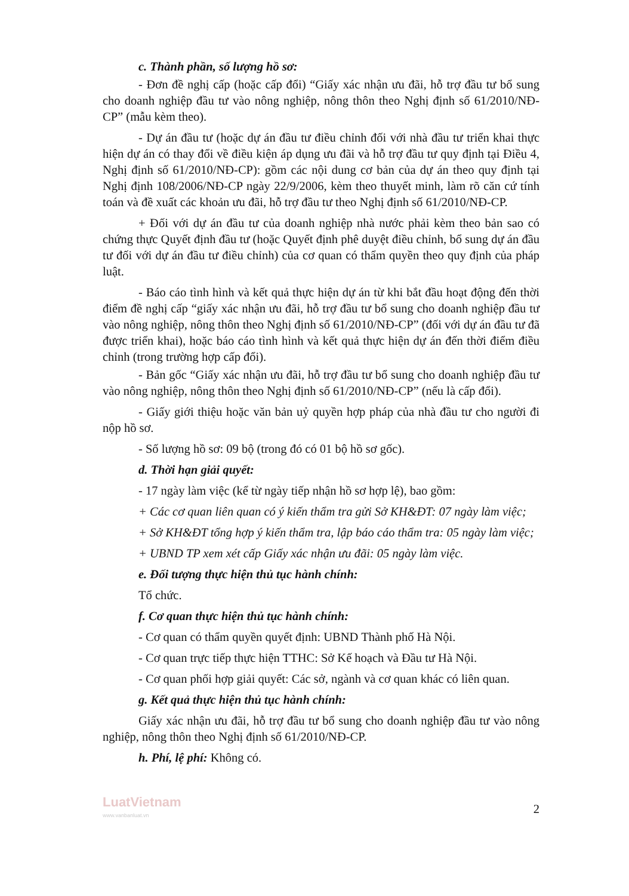c. Thành phần, số lượng hồ sơ:
- Đơn đề nghị cấp (hoặc cấp đổi) “Giấy xác nhận ưu đãi, hỗ trợ đầu tư bổ sung cho doanh nghiệp đầu tư vào nông nghiệp, nông thôn theo Nghị định số 61/2010/NĐ-CP” (mẫu kèm theo).
- Dự án đầu tư (hoặc dự án đầu tư điều chỉnh đối với nhà đầu tư triển khai thực hiện dự án có thay đổi về điều kiện áp dụng ưu đãi và hỗ trợ đầu tư quy định tại Điều 4, Nghị định số 61/2010/NĐ-CP): gồm các nội dung cơ bản của dự án theo quy định tại Nghị định 108/2006/NĐ-CP ngày 22/9/2006, kèm theo thuyết minh, làm rõ căn cứ tính toán và đề xuất các khoản ưu đãi, hỗ trợ đầu tư theo Nghị định số 61/2010/NĐ-CP.
+ Đối với dự án đầu tư của doanh nghiệp nhà nước phải kèm theo bản sao có chứng thực Quyết định đầu tư (hoặc Quyết định phê duyệt điều chỉnh, bổ sung dự án đầu tư đối với dự án đầu tư điều chỉnh) của cơ quan có thẩm quyền theo quy định của pháp luật.
- Báo cáo tình hình và kết quả thực hiện dự án từ khi bắt đầu hoạt động đến thời điểm đề nghị cấp “giấy xác nhận ưu đãi, hỗ trợ đầu tư bổ sung cho doanh nghiệp đầu tư vào nông nghiệp, nông thôn theo Nghị định số 61/2010/NĐ-CP” (đối với dự án đầu tư đã được triển khai), hoặc báo cáo tình hình và kết quả thực hiện dự án đến thời điểm điều chỉnh (trong trường hợp cấp đổi).
- Bản gốc “Giấy xác nhận ưu đãi, hỗ trợ đầu tư bổ sung cho doanh nghiệp đầu tư vào nông nghiệp, nông thôn theo Nghị định số 61/2010/NĐ-CP” (nếu là cấp đổi).
- Giấy giới thiệu hoặc văn bản uỷ quyền hợp pháp của nhà đầu tư cho người đi nộp hồ sơ.
- Số lượng hồ sơ: 09 bộ (trong đó có 01 bộ hồ sơ gốc).
d. Thời hạn giải quyết:
- 17 ngày làm việc (kể từ ngày tiếp nhận hồ sơ hợp lệ), bao gồm:
+ Các cơ quan liên quan có ý kiến thẩm tra gửi Sở KH&ĐT: 07 ngày làm việc;
+ Sở KH&ĐT tổng hợp ý kiến thẩm tra, lập báo cáo thẩm tra: 05 ngày làm việc;
+ UBND TP xem xét cấp Giấy xác nhận ưu đãi: 05 ngày làm việc.
e. Đối tượng thực hiện thủ tục hành chính:
Tổ chức.
f. Cơ quan thực hiện thủ tục hành chính:
- Cơ quan có thẩm quyền quyết định: UBND Thành phố Hà Nội.
- Cơ quan trực tiếp thực hiện TTHC: Sở Kế hoạch và Đầu tư Hà Nội.
- Cơ quan phối hợp giải quyết: Các sở, ngành và cơ quan khác có liên quan.
g. Kết quả thực hiện thủ tục hành chính:
Giấy xác nhận ưu đãi, hỗ trợ đầu tư bổ sung cho doanh nghiệp đầu tư vào nông nghiệp, nông thôn theo Nghị định số 61/2010/NĐ-CP.
h. Phí, lệ phí: Không có.
LuatVietnam
www.vanbanluat.vn
2